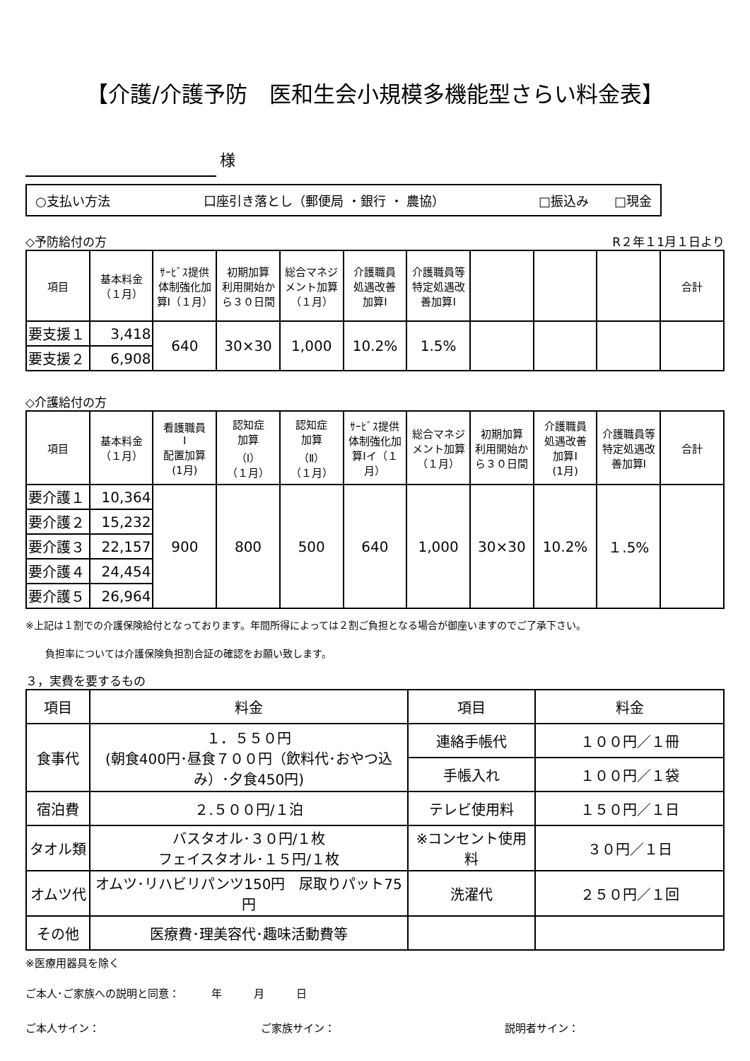【介護/介護予防　医和生会小規模多機能型さらい料金表】
様
○支払い方法 口座引き落とし（郵便局 ・銀行 ・ 農協） □振込み　　□現金
◇予防給付の方 R２年１1月１日より
| 項目 | 基本料金 （１月） | ｻｰﾋﾞｽ提供体制強化加算Ⅰ（１月） | 初期加算 利用開始から３０日間 | 総合マネジメント加算（１月） | 介護職員 処遇改善 加算Ⅰ | 介護職員等特定処遇改善加算Ⅰ | | | | 合計 |
| --- | --- | --- | --- | --- | --- | --- | --- | --- | --- | --- |
| 要支援１ | 3,418 | 640 | 30×30 | 1,000 | 10.2% | 1.5% | | | | |
| 要支援２ | 6,908 | | | | | | | | | |
◇介護給付の方
| 項目 | 基本料金 （１月） | 看護職員 Ⅰ 配置加算 (1月) | 認知症 加算 （Ⅰ） （１月） | 認知症 加算 （Ⅱ） （１月） | ｻｰﾋﾞｽ提供体制強化加算Ⅰイ（１月） | 総合マネジメント加算（１月） | 初期加算 利用開始から３０日間 | 介護職員 処遇改善 加算Ⅰ (1月) | 介護職員等特定処遇改善加算Ⅰ | 合計 |
| --- | --- | --- | --- | --- | --- | --- | --- | --- | --- | --- |
| 要介護１ | 10,364 | 900 | 800 | 500 | 640 | 1,000 | 30×30 | 10.2% | １.5% | |
| 要介護２ | 15,232 | | | | | | | | | |
| 要介護３ | 22,157 | | | | | | | | | |
| 要介護４ | 24,454 | | | | | | | | | |
| 要介護５ | 26,964 | | | | | | | | | |
※上記は１割での介護保険給付となっております。年間所得によっては２割ご負担となる場合が御座いますのでご了承下さい。
負担率については介護保険負担割合証の確認をお願い致します。
３，実費を要するもの
| 項目 | 料金 | 項目 | 料金 |
| --- | --- | --- | --- |
| 食事代 | １．５５０円 (朝食400円･昼食７００円（飲料代･おやつ込み）･夕食450円) | 連絡手帳代 | １００円／１冊 |
| | | 手帳入れ | １００円／１袋 |
| 宿泊費 | ２.５００円/１泊 | テレビ使用料 | １５０円／１日 |
| タオル類 | バスタオル･３０円/１枚 フェイスタオル･１５円/１枚 | ※コンセント使用料 | ３０円／１日 |
| オムツ代 | オムツ･リハビリパンツ150円 尿取りパット75円 | 洗濯代 | ２５０円／１回 |
| その他 | 医療費･理美容代･趣味活動費等 | | |
※医療用器具を除く
ご本人･ご家族への説明と同意：　　　年　　　月　　　日
ご本人サイン： ご家族サイン： 説明者サイン：